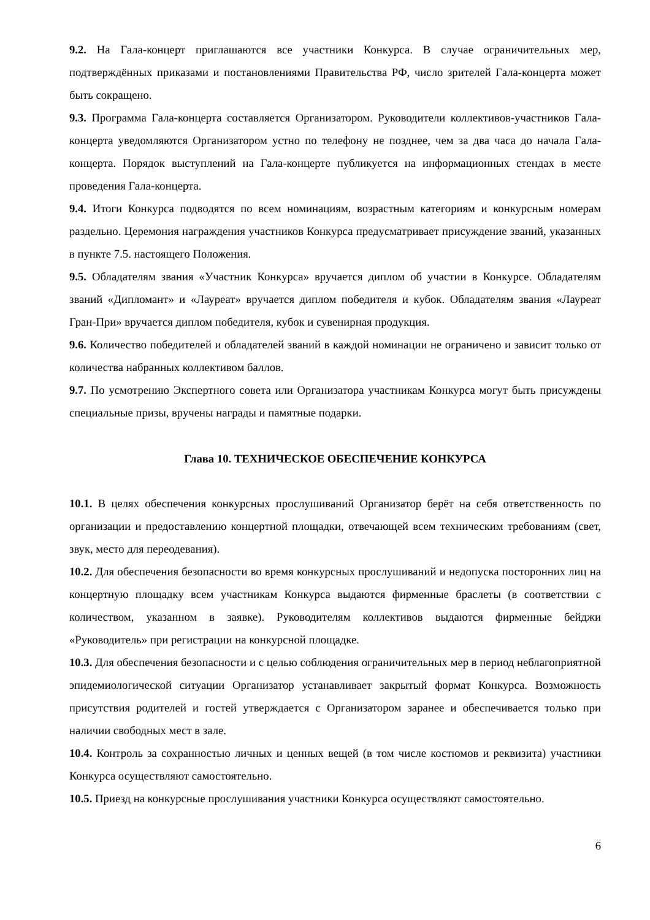9.2. На Гала-концерт приглашаются все участники Конкурса. В случае ограничительных мер, подтверждённых приказами и постановлениями Правительства РФ, число зрителей Гала-концерта может быть сокращено.
9.3. Программа Гала-концерта составляется Организатором. Руководители коллективов-участников Гала-концерта уведомляются Организатором устно по телефону не позднее, чем за два часа до начала Гала-концерта. Порядок выступлений на Гала-концерте публикуется на информационных стендах в месте проведения Гала-концерта.
9.4. Итоги Конкурса подводятся по всем номинациям, возрастным категориям и конкурсным номерам раздельно. Церемония награждения участников Конкурса предусматривает присуждение званий, указанных в пункте 7.5. настоящего Положения.
9.5. Обладателям звания «Участник Конкурса» вручается диплом об участии в Конкурсе. Обладателям званий «Дипломант» и «Лауреат» вручается диплом победителя и кубок. Обладателям звания «Лауреат Гран-При» вручается диплом победителя, кубок и сувенирная продукция.
9.6. Количество победителей и обладателей званий в каждой номинации не ограничено и зависит только от количества набранных коллективом баллов.
9.7. По усмотрению Экспертного совета или Организатора участникам Конкурса могут быть присуждены специальные призы, вручены награды и памятные подарки.
Глава 10. ТЕХНИЧЕСКОЕ ОБЕСПЕЧЕНИЕ КОНКУРСА
10.1. В целях обеспечения конкурсных прослушиваний Организатор берёт на себя ответственность по организации и предоставлению концертной площадки, отвечающей всем техническим требованиям (свет, звук, место для переодевания).
10.2. Для обеспечения безопасности во время конкурсных прослушиваний и недопуска посторонних лиц на концертную площадку всем участникам Конкурса выдаются фирменные браслеты (в соответствии с количеством, указанном в заявке). Руководителям коллективов выдаются фирменные бейджи «Руководитель» при регистрации на конкурсной площадке.
10.3. Для обеспечения безопасности и с целью соблюдения ограничительных мер в период неблагоприятной эпидемиологической ситуации Организатор устанавливает закрытый формат Конкурса. Возможность присутствия родителей и гостей утверждается с Организатором заранее и обеспечивается только при наличии свободных мест в зале.
10.4. Контроль за сохранностью личных и ценных вещей (в том числе костюмов и реквизита) участники Конкурса осуществляют самостоятельно.
10.5. Приезд на конкурсные прослушивания участники Конкурса осуществляют самостоятельно.
6